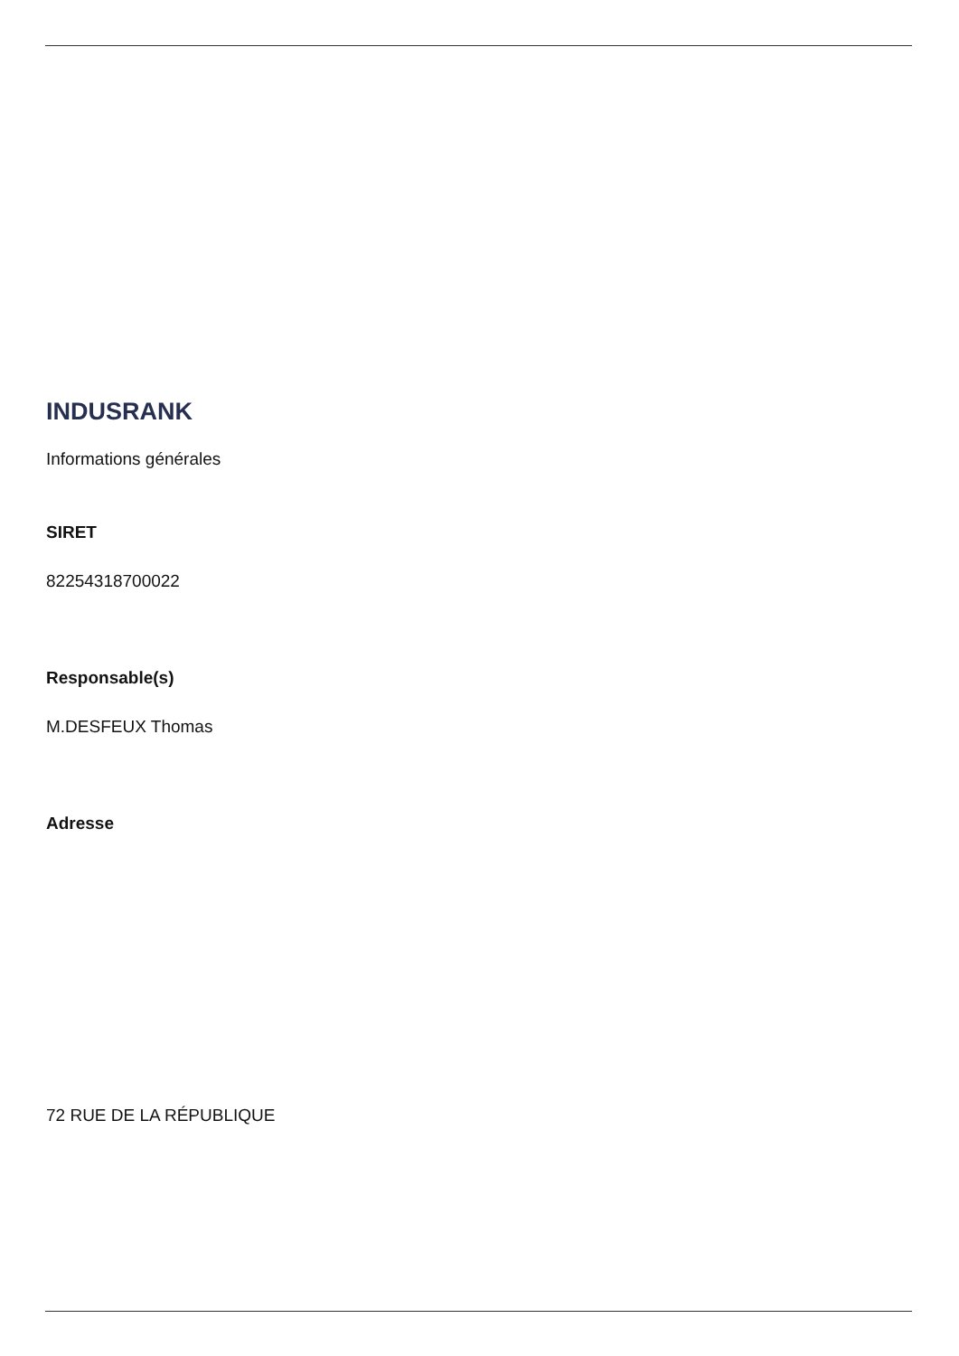INDUSRANK
Informations générales
SIRET
82254318700022
Responsable(s)
M.DESFEUX Thomas
Adresse
72 RUE DE LA RÉPUBLIQUE